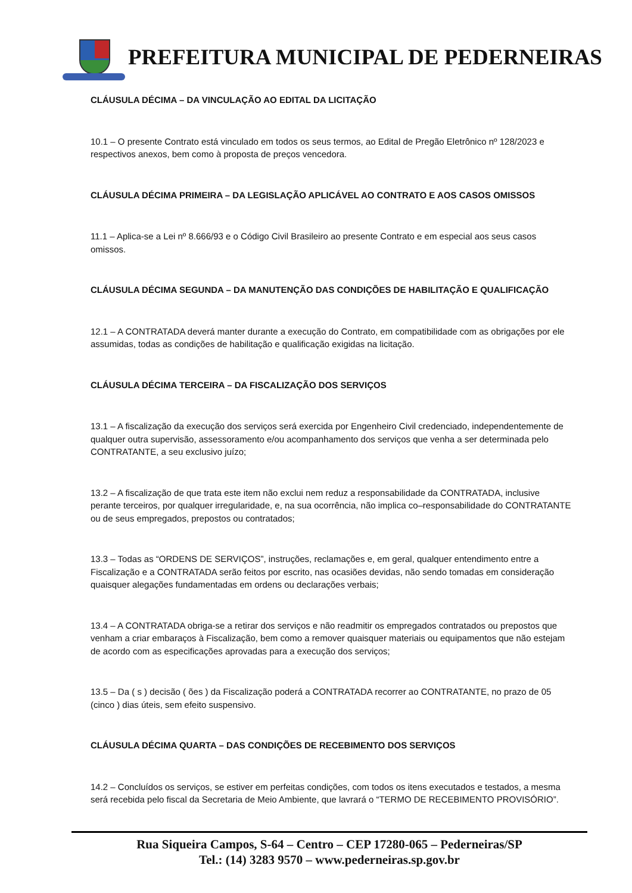PREFEITURA MUNICIPAL DE PEDERNEIRAS
CLÁUSULA DÉCIMA – DA VINCULAÇÃO AO EDITAL DA LICITAÇÃO
10.1 – O presente Contrato está vinculado em todos os seus termos, ao Edital de Pregão Eletrônico nº 128/2023 e respectivos anexos, bem como à proposta de preços vencedora.
CLÁUSULA DÉCIMA PRIMEIRA – DA LEGISLAÇÃO APLICÁVEL AO CONTRATO E AOS CASOS OMISSOS
11.1 – Aplica-se a Lei nº 8.666/93 e o Código Civil Brasileiro ao presente Contrato e em especial aos seus casos omissos.
CLÁUSULA DÉCIMA SEGUNDA – DA MANUTENÇÃO DAS CONDIÇÕES DE HABILITAÇÃO E QUALIFICAÇÃO
12.1 – A CONTRATADA deverá manter durante a execução do Contrato, em compatibilidade com as obrigações por ele assumidas, todas as condições de habilitação e qualificação exigidas na licitação.
CLÁUSULA DÉCIMA TERCEIRA – DA FISCALIZAÇÃO DOS SERVIÇOS
13.1 – A fiscalização da execução dos serviços será exercida por Engenheiro Civil credenciado, independentemente de qualquer outra supervisão, assessoramento e/ou acompanhamento dos serviços que venha a ser determinada pelo CONTRATANTE, a seu exclusivo juízo;
13.2 – A fiscalização de que trata este item não exclui nem reduz a responsabilidade da CONTRATADA, inclusive perante terceiros, por qualquer irregularidade, e, na sua ocorrência, não implica co–responsabilidade do CONTRATANTE ou de seus empregados, prepostos ou contratados;
13.3 – Todas as “ORDENS DE SERVIÇOS”, instruções, reclamações e, em geral, qualquer entendimento entre a Fiscalização e a CONTRATADA serão feitos por escrito, nas ocasiões devidas, não sendo tomadas em consideração quaisquer alegações fundamentadas em ordens ou declarações verbais;
13.4 – A CONTRATADA obriga-se a retirar dos serviços e não readmitir os empregados contratados ou prepostos que venham a criar embaraços à Fiscalização, bem como a remover quaisquer materiais ou equipamentos que não estejam de acordo com as especificações aprovadas para a execução dos serviços;
13.5 – Da ( s ) decisão ( ões ) da Fiscalização poderá a CONTRATADA recorrer ao CONTRATANTE, no prazo de 05 (cinco ) dias úteis, sem efeito suspensivo.
CLÁUSULA DÉCIMA QUARTA – DAS CONDIÇÕES DE RECEBIMENTO DOS SERVIÇOS
14.2 – Concluídos os serviços, se estiver em perfeitas condições, com todos os itens executados e testados, a mesma será recebida pelo fiscal da Secretaria de Meio Ambiente, que lavrará o “TERMO DE RECEBIMENTO PROVISÓRIO”.
Rua Siqueira Campos, S-64 – Centro – CEP 17280-065 – Pederneiras/SP
Tel.: (14) 3283 9570 – www.pederneiras.sp.gov.br